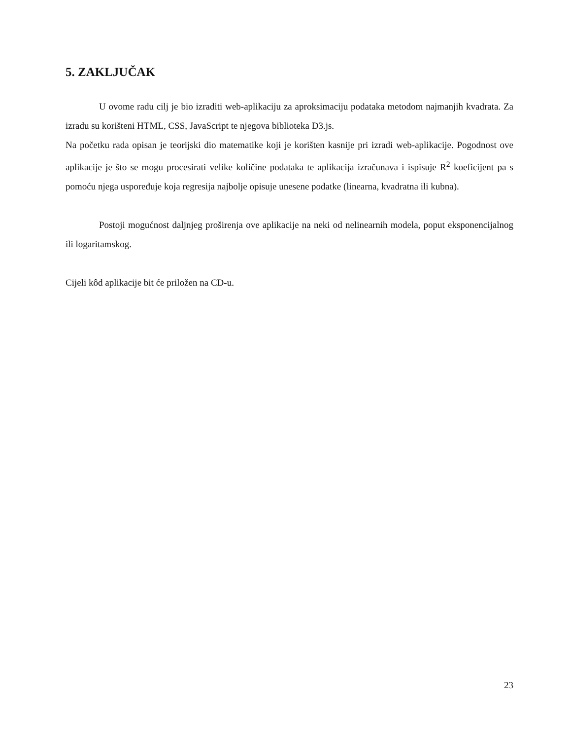5. ZAKLJUČAK
U ovome radu cilj je bio izraditi web-aplikaciju za aproksimaciju podataka metodom najmanjih kvadrata. Za izradu su korišteni HTML, CSS, JavaScript te njegova biblioteka D3.js.
Na početku rada opisan je teorijski dio matematike koji je korišten kasnije pri izradi web-aplikacije. Pogodnost ove aplikacije je što se mogu procesirati velike količine podataka te aplikacija izračunava i ispisuje R<sup>2</sup> koeficijent pa s pomoću njega uspoređuje koja regresija najbolje opisuje unesene podatke (linearna, kvadratna ili kubna).
Postoji mogućnost daljnjeg proširenja ove aplikacije na neki od nelinearnih modela, poput eksponencijalnog ili logaritamskog.
Cijeli kôd aplikacije bit će priložen na CD-u.
23